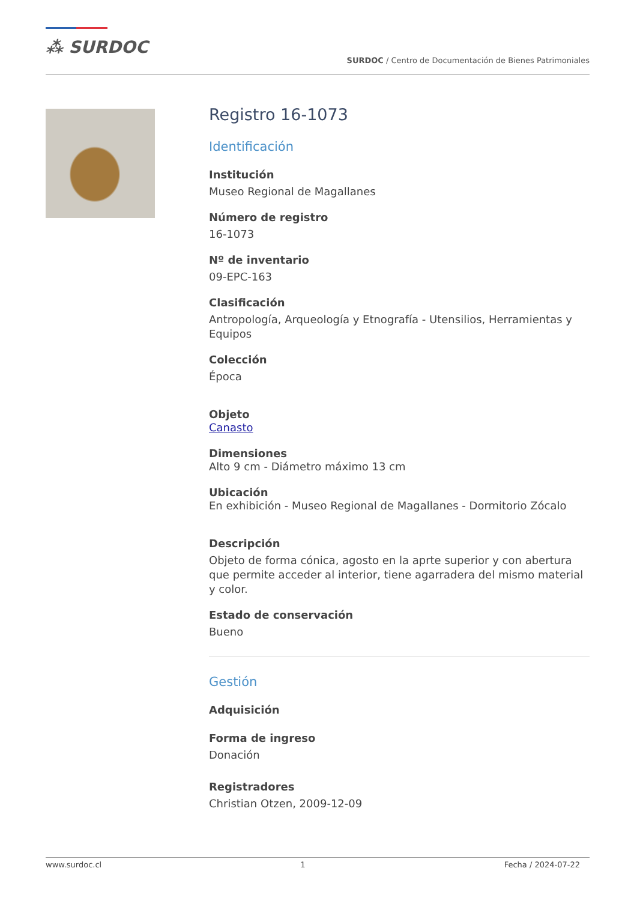⁂ SURDOC
SURDOC / Centro de Documentación de Bienes Patrimoniales
Registro 16-1073
Identificación
Institución
Museo Regional de Magallanes
Número de registro
16-1073
Nº de inventario
09-EPC-163
Clasificación
Antropología, Arqueología y Etnografía - Utensilios, Herramientas y Equipos
Colección
Época
Objeto
Canasto
Dimensiones
Alto 9 cm - Diámetro máximo 13 cm
Ubicación
En exhibición - Museo Regional de Magallanes - Dormitorio Zócalo
Descripción
Objeto de forma cónica, agosto en la aprte superior y con abertura que permite acceder al interior, tiene agarradera del mismo material y color.
Estado de conservación
Bueno
Gestión
Adquisición
Forma de ingreso
Donación
Registradores
Christian Otzen, 2009-12-09
www.surdoc.cl 1 Fecha / 2024-07-22